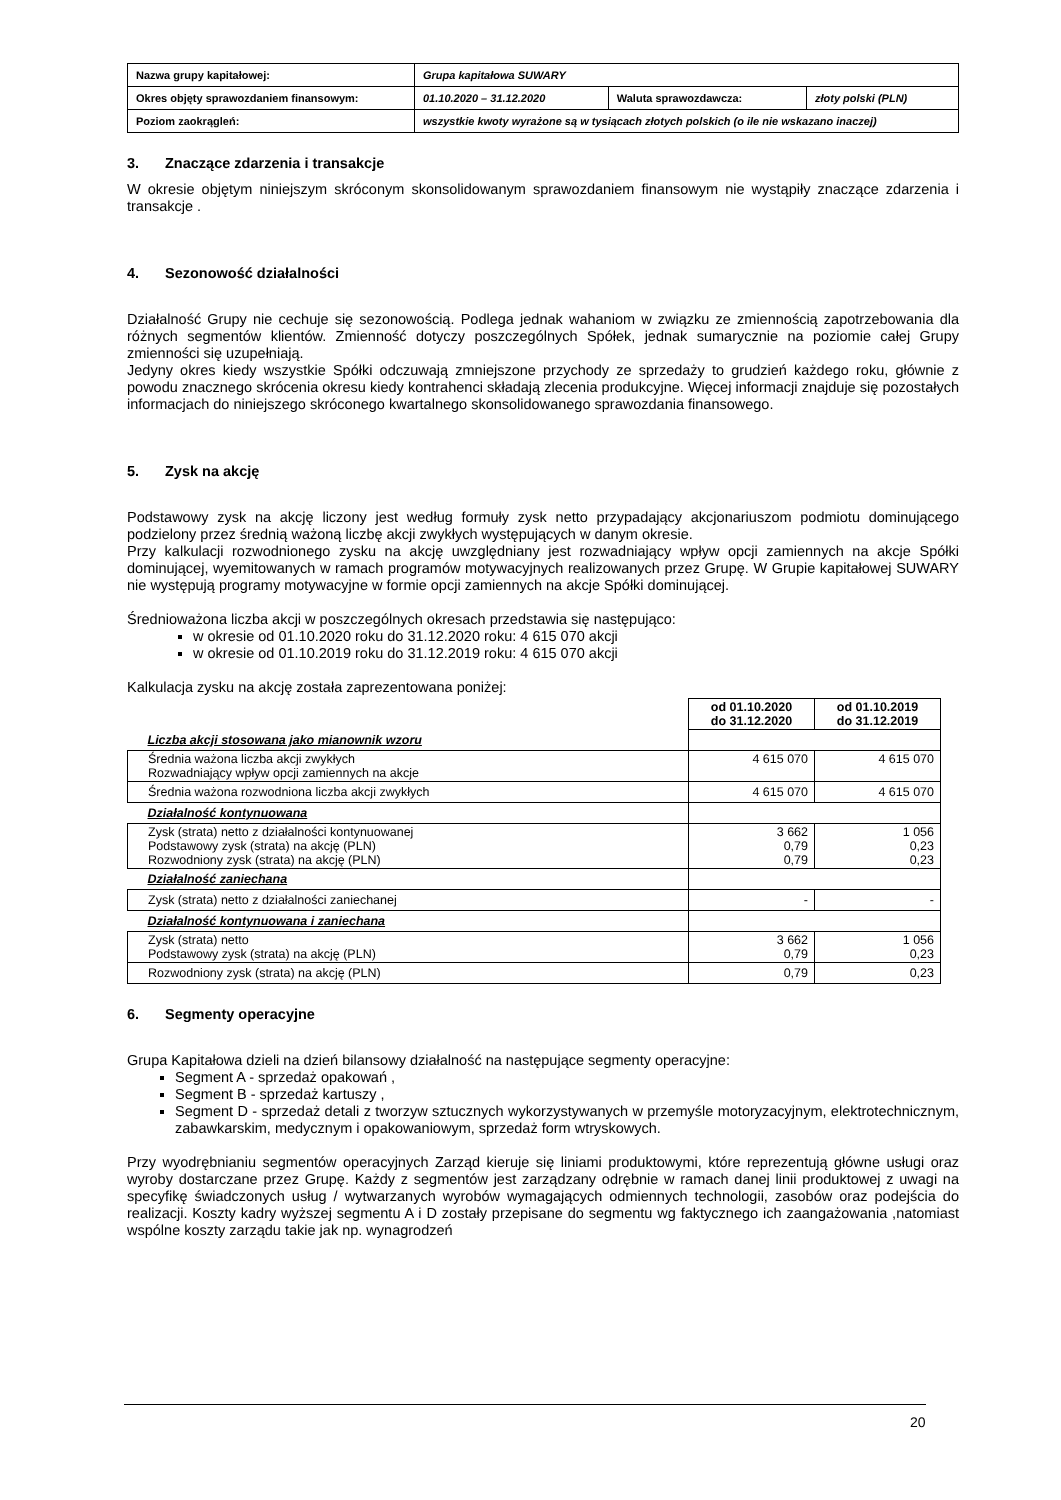| Nazwa grupy kapitałowej: | Grupa kapitałowa SUWARY | | |
| Okres objęty sprawozdaniem finansowym: | 01.10.2020 – 31.12.2020 | Waluta sprawozdawcza: | złoty polski (PLN) |
| Poziom zaokrągleń: | wszystkie kwoty wyrażone są w tysiącach złotych polskich (o ile nie wskazano inaczej) | | |
3. Znaczące zdarzenia i transakcje
W okresie objętym niniejszym skróconym skonsolidowanym sprawozdaniem finansowym nie wystąpiły znaczące zdarzenia i transakcje .
4. Sezonowość działalności
Działalność Grupy nie cechuje się sezonowością. Podlega jednak wahaniom w związku ze zmiennością zapotrzebowania dla różnych segmentów klientów. Zmienność dotyczy poszczególnych Spółek, jednak sumarycznie na poziomie całej Grupy zmienności się uzupełniają.
Jedyny okres kiedy wszystkie Spółki odczuwają zmniejszone przychody ze sprzedaży to grudzień każdego roku, głównie z powodu znacznego skrócenia okresu kiedy kontrahenci składają zlecenia produkcyjne. Więcej informacji znajduje się pozostałych informacjach do niniejszego skróconego kwartalnego skonsolidowanego sprawozdania finansowego.
5. Zysk na akcję
Podstawowy zysk na akcję liczony jest według formuły zysk netto przypadający akcjonariuszom podmiotu dominującego podzielony przez średnią ważoną liczbę akcji zwykłych występujących w danym okresie.
Przy kalkulacji rozwodnionego zysku na akcję uwzględniany jest rozwadniający wpływ opcji zamiennych na akcje Spółki dominującej, wyemitowanych w ramach programów motywacyjnych realizowanych przez Grupę. W Grupie kapitałowej SUWARY nie występują programy motywacyjne w formie opcji zamiennych na akcje Spółki dominującej.
Średnioważona liczba akcji w poszczególnych okresach przedstawia się następująco:
w okresie od 01.10.2020 roku do 31.12.2020 roku: 4 615 070 akcji
w okresie od 01.10.2019 roku do 31.12.2019 roku: 4 615 070 akcji
Kalkulacja zysku na akcję została zaprezentowana poniżej:
| | od 01.10.2020 do 31.12.2020 | od 01.10.2019 do 31.12.2019 |
| Liczba akcji stosowana jako mianownik wzoru | | |
| Średnia ważona liczba akcji zwykłych Rozwadniający wpływ opcji zamiennych na akcje | 4 615 070 | 4 615 070 |
| Średnia ważona rozwodniona liczba akcji zwykłych | 4 615 070 | 4 615 070 |
| Działalność kontynuowana | | |
| Zysk (strata) netto z działalności kontynuowanej Podstawowy zysk (strata) na akcję (PLN) Rozwodniony zysk (strata) na akcję (PLN) | 3 662 0,79 0,79 | 1 056 0,23 0,23 |
| Działalność zaniechana | | |
| Zysk (strata) netto z działalności zaniechanej | - | - |
| Działalność kontynuowana i zaniechana | | |
| Zysk (strata) netto Podstawowy zysk (strata) na akcję (PLN) | 3 662 0,79 | 1 056 0,23 |
| Rozwodniony zysk (strata) na akcję (PLN) | 0,79 | 0,23 |
6. Segmenty operacyjne
Grupa Kapitałowa dzieli na dzień bilansowy działalność na następujące segmenty operacyjne:
Segment A - sprzedaż opakowań ,
Segment B - sprzedaż kartuszy ,
Segment D - sprzedaż detali z tworzyw sztucznych wykorzystywanych w przemyśle motoryzacyjnym, elektrotechnicznym, zabawkarskim, medycznym i opakowaniowym, sprzedaż form wtryskowych.
Przy wyodrębnianiu segmentów operacyjnych Zarząd kieruje się liniami produktowymi, które reprezentują główne usługi oraz wyroby dostarczane przez Grupę. Każdy z segmentów jest zarządzany odrębnie w ramach danej linii produktowej z uwagi na specyfikę świadczonych usług / wytwarzanych wyrobów wymagających odmiennych technologii, zasobów oraz podejścia do realizacji. Koszty kadry wyższej segmentu A i D zostały przepisane do segmentu wg faktycznego ich zaangażowania ,natomiast wspólne koszty zarządu takie jak np. wynagrodzeń
20